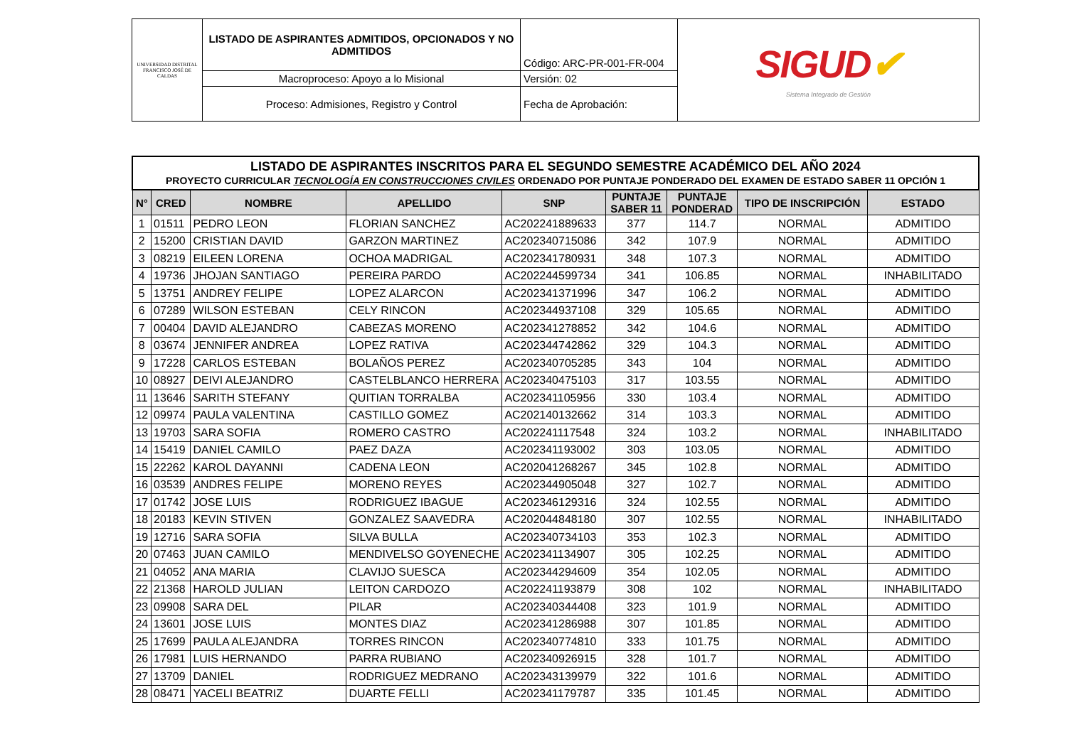| UNIVERSIDAD DISTRITAL FRANCISCO JOSÉ DE CALDAS | LISTADO DE ASPIRANTES ADMITIDOS, OPCIONADOS Y NO ADMITIDOS | Código: ARC-PR-001-FR-004 | SIGUD ✔ Sistema Integrado de Gestión |
| | Macroproceso: Apoyo a lo Misional | Versión: 02 | |
| | Proceso: Admisiones, Registro y Control | Fecha de Aprobación: | |
| LISTADO DE ASPIRANTES INSCRITOS PARA EL SEGUNDO SEMESTRE ACADÉMICO DEL AÑO 2024 PROYECTO CURRICULAR TECNOLOGÍA EN CONSTRUCCIONES CIVILES ORDENADO POR PUNTAJE PONDERADO DEL EXAMEN DE ESTADO SABER 11 OPCIÓN 1 | | | | | | | | |
| N° | CRED | NOMBRE | APELLIDO | SNP | PUNTAJE SABER 11 | PUNTAJE PONDERAD | TIPO DE INSCRIPCIÓN | ESTADO |
| 1 | 01511 | PEDRO LEON | FLORIAN SANCHEZ | AC202241889633 | 377 | 114.7 | NORMAL | ADMITIDO |
| 2 | 15200 | CRISTIAN DAVID | GARZON MARTINEZ | AC202340715086 | 342 | 107.9 | NORMAL | ADMITIDO |
| 3 | 08219 | EILEEN LORENA | OCHOA MADRIGAL | AC202341780931 | 348 | 107.3 | NORMAL | ADMITIDO |
| 4 | 19736 | JHOJAN SANTIAGO | PEREIRA PARDO | AC202244599734 | 341 | 106.85 | NORMAL | INHABILITADO |
| 5 | 13751 | ANDREY FELIPE | LOPEZ ALARCON | AC202341371996 | 347 | 106.2 | NORMAL | ADMITIDO |
| 6 | 07289 | WILSON ESTEBAN | CELY RINCON | AC202344937108 | 329 | 105.65 | NORMAL | ADMITIDO |
| 7 | 00404 | DAVID ALEJANDRO | CABEZAS MORENO | AC202341278852 | 342 | 104.6 | NORMAL | ADMITIDO |
| 8 | 03674 | JENNIFER ANDREA | LOPEZ RATIVA | AC202344742862 | 329 | 104.3 | NORMAL | ADMITIDO |
| 9 | 17228 | CARLOS ESTEBAN | BOLAÑOS PEREZ | AC202340705285 | 343 | 104 | NORMAL | ADMITIDO |
| 10 | 08927 | DEIVI ALEJANDRO | CASTELBLANCO HERRERA | AC202340475103 | 317 | 103.55 | NORMAL | ADMITIDO |
| 11 | 13646 | SARITH STEFANY | QUITIAN TORRALBA | AC202341105956 | 330 | 103.4 | NORMAL | ADMITIDO |
| 12 | 09974 | PAULA VALENTINA | CASTILLO GOMEZ | AC202140132662 | 314 | 103.3 | NORMAL | ADMITIDO |
| 13 | 19703 | SARA SOFIA | ROMERO CASTRO | AC202241117548 | 324 | 103.2 | NORMAL | INHABILITADO |
| 14 | 15419 | DANIEL CAMILO | PAEZ DAZA | AC202341193002 | 303 | 103.05 | NORMAL | ADMITIDO |
| 15 | 22262 | KAROL DAYANNI | CADENA LEON | AC202041268267 | 345 | 102.8 | NORMAL | ADMITIDO |
| 16 | 03539 | ANDRES FELIPE | MORENO REYES | AC202344905048 | 327 | 102.7 | NORMAL | ADMITIDO |
| 17 | 01742 | JOSE LUIS | RODRIGUEZ IBAGUE | AC202346129316 | 324 | 102.55 | NORMAL | ADMITIDO |
| 18 | 20183 | KEVIN STIVEN | GONZALEZ SAAVEDRA | AC202044848180 | 307 | 102.55 | NORMAL | INHABILITADO |
| 19 | 12716 | SARA SOFIA | SILVA BULLA | AC202340734103 | 353 | 102.3 | NORMAL | ADMITIDO |
| 20 | 07463 | JUAN CAMILO | MENDIVELSO GOYENECHE | AC202341134907 | 305 | 102.25 | NORMAL | ADMITIDO |
| 21 | 04052 | ANA MARIA | CLAVIJO SUESCA | AC202344294609 | 354 | 102.05 | NORMAL | ADMITIDO |
| 22 | 21368 | HAROLD JULIAN | LEITON CARDOZO | AC202241193879 | 308 | 102 | NORMAL | INHABILITADO |
| 23 | 09908 | SARA DEL | PILAR | AC202340344408 | 323 | 101.9 | NORMAL | ADMITIDO |
| 24 | 13601 | JOSE LUIS | MONTES DIAZ | AC202341286988 | 307 | 101.85 | NORMAL | ADMITIDO |
| 25 | 17699 | PAULA ALEJANDRA | TORRES RINCON | AC202340774810 | 333 | 101.75 | NORMAL | ADMITIDO |
| 26 | 17981 | LUIS HERNANDO | PARRA RUBIANO | AC202340926915 | 328 | 101.7 | NORMAL | ADMITIDO |
| 27 | 13709 | DANIEL | RODRIGUEZ MEDRANO | AC202343139979 | 322 | 101.6 | NORMAL | ADMITIDO |
| 28 | 08471 | YACELI BEATRIZ | DUARTE FELLI | AC202341179787 | 335 | 101.45 | NORMAL | ADMITIDO |